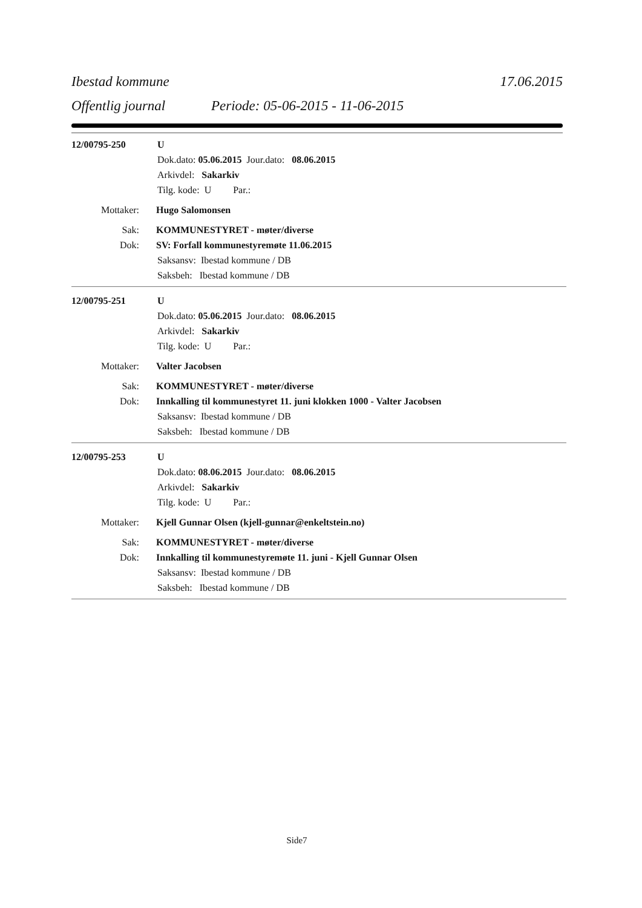Ibestad kommune 17.06.2015
Offentlig journal Periode: 05-06-2015 - 11-06-2015
12/00795-250 U
Dok.dato: 05.06.2015 Jour.dato: 08.06.2015
Arkivdel: Sakarkiv
Tilg. kode: U Par.:
Mottaker: Hugo Salomonsen
Sak: KOMMUNESTYRET - møter/diverse
Dok: SV: Forfall kommunestyremøte 11.06.2015
Saksansv: Ibestad kommune / DB
Saksbeh: Ibestad kommune / DB
12/00795-251 U
Dok.dato: 05.06.2015 Jour.dato: 08.06.2015
Arkivdel: Sakarkiv
Tilg. kode: U Par.:
Mottaker: Valter Jacobsen
Sak: KOMMUNESTYRET - møter/diverse
Dok: Innkalling til kommunestyret 11. juni klokken 1000 - Valter Jacobsen
Saksansv: Ibestad kommune / DB
Saksbeh: Ibestad kommune / DB
12/00795-253 U
Dok.dato: 08.06.2015 Jour.dato: 08.06.2015
Arkivdel: Sakarkiv
Tilg. kode: U Par.:
Mottaker: Kjell Gunnar Olsen (kjell-gunnar@enkeltstein.no)
Sak: KOMMUNESTYRET - møter/diverse
Dok: Innkalling til kommunestyremøte 11. juni - Kjell Gunnar Olsen
Saksansv: Ibestad kommune / DB
Saksbeh: Ibestad kommune / DB
Side7